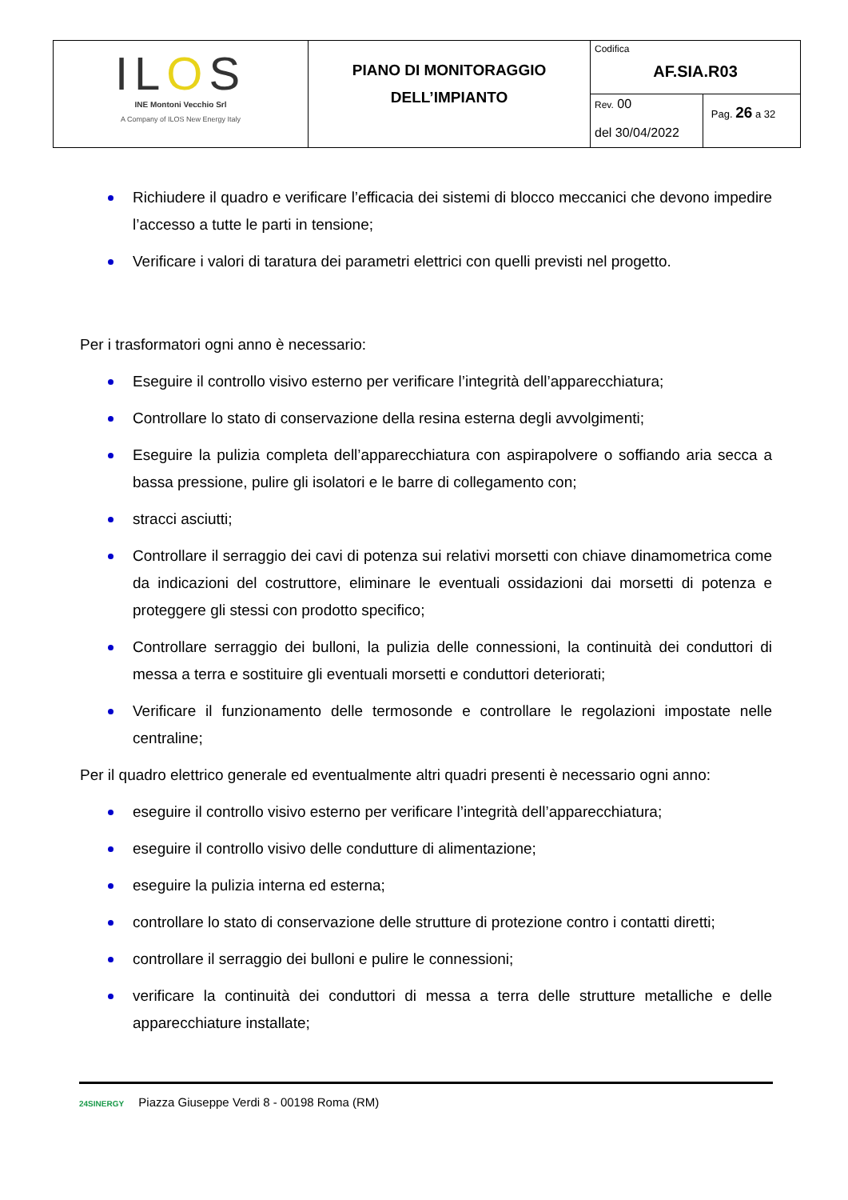| IL O S INE Montoni Vecchio Srl A Company of ILOS New Energy Italy | PIANO DI MONITORAGGIO DELL’IMPIANTO | Codifica AF.SIA.R03 | |
| | | Rev. 00 del 30/04/2022 | Pag. 26 a 32 |
Richiudere il quadro e verificare l’efficacia dei sistemi di blocco meccanici che devono impedire l’accesso a tutte le parti in tensione;
Verificare i valori di taratura dei parametri elettrici con quelli previsti nel progetto.
Per i trasformatori ogni anno è necessario:
Eseguire il controllo visivo esterno per verificare l’integrità dell’apparecchiatura;
Controllare lo stato di conservazione della resina esterna degli avvolgimenti;
Eseguire la pulizia completa dell’apparecchiatura con aspirapolvere o soffiando aria secca a bassa pressione, pulire gli isolatori e le barre di collegamento con;
stracci asciutti;
Controllare il serraggio dei cavi di potenza sui relativi morsetti con chiave dinamometrica come da indicazioni del costruttore, eliminare le eventuali ossidazioni dai morsetti di potenza e proteggere gli stessi con prodotto specifico;
Controllare serraggio dei bulloni, la pulizia delle connessioni, la continuità dei conduttori di messa a terra e sostituire gli eventuali morsetti e conduttori deteriorati;
Verificare il funzionamento delle termosonde e controllare le regolazioni impostate nelle centraline;
Per il quadro elettrico generale ed eventualmente altri quadri presenti è necessario ogni anno:
eseguire il controllo visivo esterno per verificare l’integrità dell’apparecchiatura;
eseguire il controllo visivo delle condutture di alimentazione;
eseguire la pulizia interna ed esterna;
controllare lo stato di conservazione delle strutture di protezione contro i contatti diretti;
controllare il serraggio dei bulloni e pulire le connessioni;
verificare la continuità dei conduttori di messa a terra delle strutture metalliche e delle apparecchiature installate;
24SINERGY Piazza Giuseppe Verdi 8 - 00198 Roma (RM)